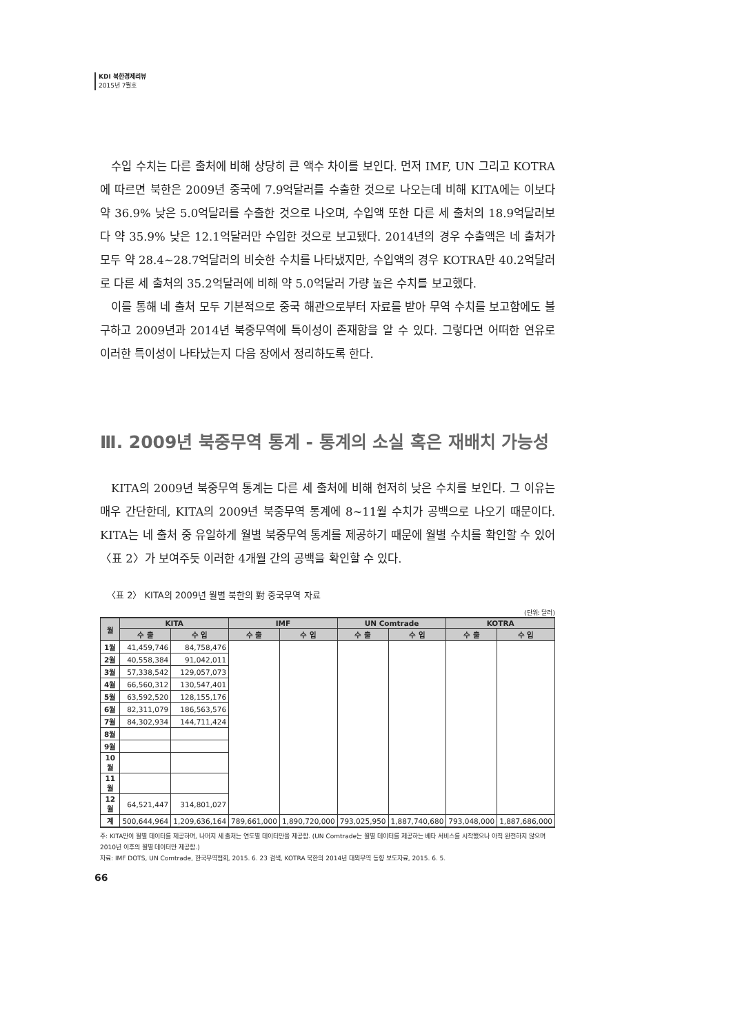KDI 북한경제리뷰
2015년 7월호
수입 수치는 다른 출처에 비해 상당히 큰 액수 차이를 보인다. 먼저 IMF, UN 그리고 KOTRA에 따르면 북한은 2009년 중국에 7.9억달러를 수출한 것으로 나오는데 비해 KITA에는 이보다 약 36.9% 낮은 5.0억달러를 수출한 것으로 나오며, 수입액 또한 다른 세 출처의 18.9억달러보다 약 35.9% 낮은 12.1억달러만 수입한 것으로 보고됐다. 2014년의 경우 수출액은 네 출처가 모두 약 28.4~28.7억달러의 비슷한 수치를 나타냈지만, 수입액의 경우 KOTRA만 40.2억달러로 다른 세 출처의 35.2억달러에 비해 약 5.0억달러 가량 높은 수치를 보고했다.
이를 통해 네 출처 모두 기본적으로 중국 해관으로부터 자료를 받아 무역 수치를 보고함에도 불구하고 2009년과 2014년 북중무역에 특이성이 존재함을 알 수 있다. 그렇다면 어떠한 연유로 이러한 특이성이 나타났는지 다음 장에서 정리하도록 한다.
Ⅲ. 2009년 북중무역 통계 - 통계의 소실 혹은 재배치 가능성
KITA의 2009년 북중무역 통계는 다른 세 출처에 비해 현저히 낮은 수치를 보인다. 그 이유는 매우 간단한데, KITA의 2009년 북중무역 통계에 8~11월 수치가 공백으로 나오기 때문이다. KITA는 네 출처 중 유일하게 월별 북중무역 통계를 제공하기 때문에 월별 수치를 확인할 수 있어 〈표 2〉가 보여주듯 이러한 4개월 간의 공백을 확인할 수 있다.
〈표 2〉 KITA의 2009년 월별 북한의 對 중국무역 자료
(단위: 달러)
| 월 | KITA | | IMF | | UN Comtrade | | KOTRA | |
| --- | --- | --- | --- | --- | --- | --- | --- | --- |
| | 수 출 | 수 입 | 수 출 | 수 입 | 수 출 | 수 입 | 수 출 | 수 입 |
| 1월 | 41,459,746 | 84,758,476 | | | | | | |
| 2월 | 40,558,384 | 91,042,011 | | | | | | |
| 3월 | 57,338,542 | 129,057,073 | | | | | | |
| 4월 | 66,560,312 | 130,547,401 | | | | | | |
| 5월 | 63,592,520 | 128,155,176 | | | | | | |
| 6월 | 82,311,079 | 186,563,576 | | | | | | |
| 7월 | 84,302,934 | 144,711,424 | | | | | | |
| 8월 | | | | | | | | |
| 9월 | | | | | | | | |
| 10월 | | | | | | | | |
| 11월 | | | | | | | | |
| 12월 | 64,521,447 | 314,801,027 | | | | | | |
| 계 | 500,644,964 | 1,209,636,164 | 789,661,000 | 1,890,720,000 | 793,025,950 | 1,887,740,680 | 793,048,000 | 1,887,686,000 |
주: KITA만이 월별 데이터를 제공하며, 나머지 세 출처는 연도별 데이터만을 제공함. (UN Comtrade는 월별 데이터를 제공하는 베타 서비스를 시작했으나 아직 완전하지 않으며 2010년 이후의 월별 데이터만 제공함.)
자료: IMF DOTS, UN Comtrade, 한국무역협회, 2015. 6. 23 검색, KOTRA 북한의 2014년 대외무역 동향 보도자료, 2015. 6. 5.
66